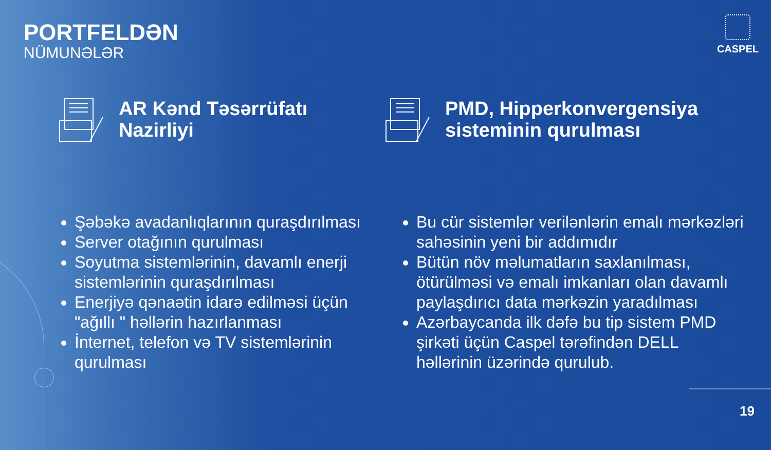PORTFELDƏN
NÜMUNƏLƏR
CASPEL
AR Kənd Təsərrüfatı
Nazirliyi
Şəbəkə avadanlıqlarının quraşdırılması
Server otağının qurulması
Soyutma sistemlərinin, davamlı enerji sistemlərinin quraşdırılması
Enerjiyə qənaətin idarə edilməsi üçün "ağıllı " həllərin hazırlanması
İnternet, telefon və TV sistemlərinin qurulması
PMD, Hipperkonvergensiya sisteminin qurulması
Bu cür sistemlər verilənlərin emalı mərkəzləri sahəsinin yeni bir addımıdır
Bütün növ məlumatların saxlanılması, ötürülməsi və emalı imkanları olan davamlı paylaşdırıcı data mərkəzin yaradılması
Azərbaycanda ilk dəfə bu tip sistem PMD şirkəti üçün Caspel tərəfindən DELL həllərinin üzərində qurulub.
19